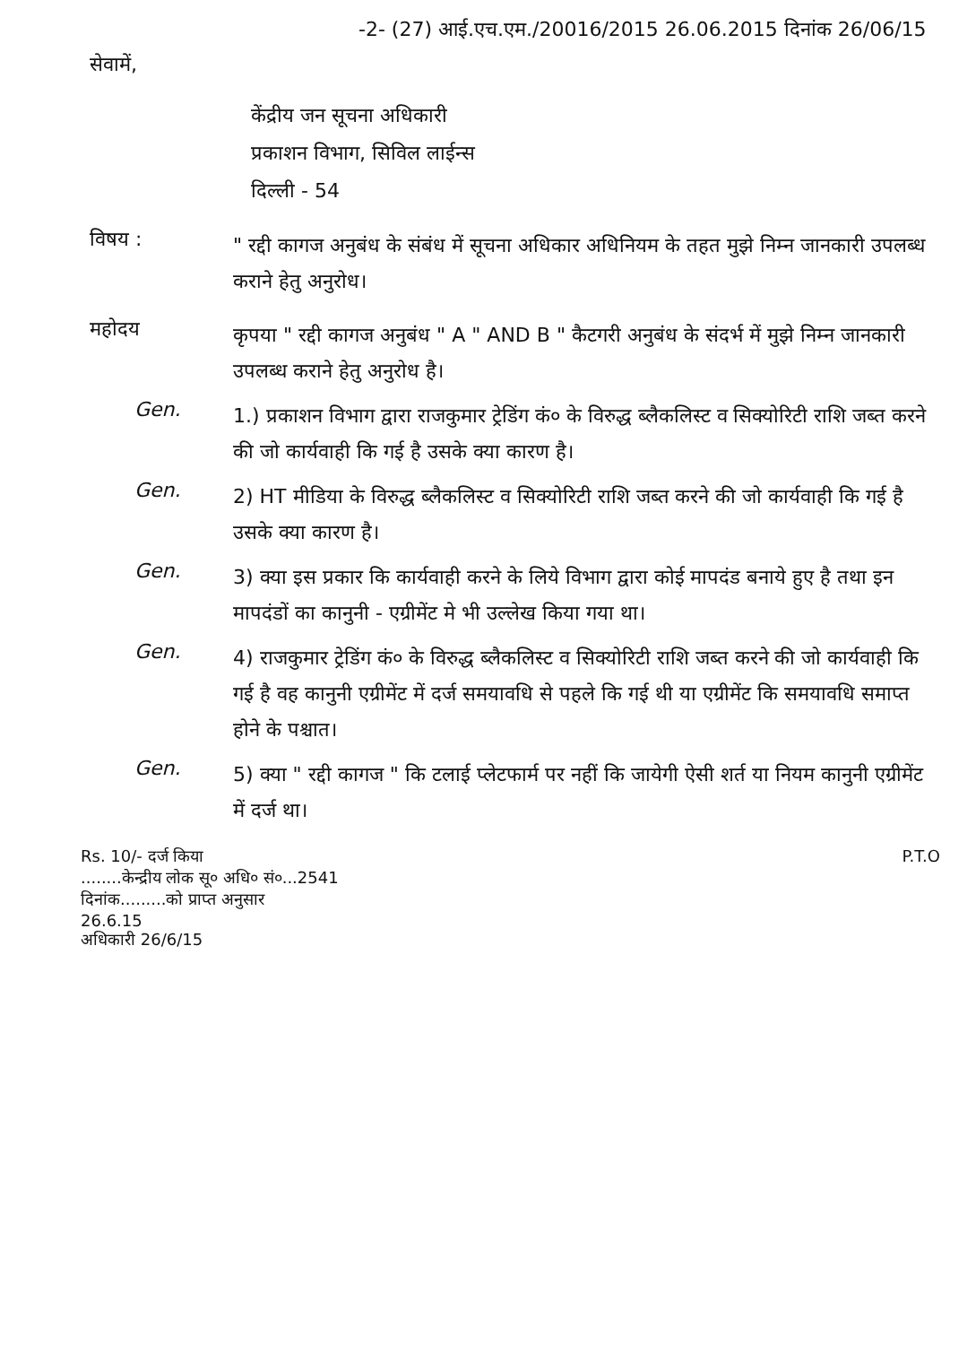-2- (27) आई.एच.एम./20016/2015 26.06.2015 दिनांक 26/06/15
सेवामें,
केंद्रीय जन सूचना अधिकारी
प्रकाशन विभाग, सिविल लाईन्स
दिल्ली - 54
विषय :
" रद्दी कागज अनुबंध के संबंध में सूचना अधिकार अधिनियम के तहत मुझे निम्न जानकारी उपलब्ध कराने हेतु अनुरोध।
महोदय
कृपया " रद्दी कागज अनुबंध " A " AND B " कैटगरी अनुबंध के संदर्भ में मुझे निम्न जानकारी उपलब्ध कराने हेतु अनुरोध है।
Gen.
1.) प्रकाशन विभाग द्वारा राजकुमार ट्रेडिंग कं० के विरुद्ध ब्लैकलिस्ट व सिक्योरिटी राशि जब्त करने की जो कार्यवाही कि गई है उसके क्या कारण है।
Gen.
2) HT मीडिया के विरुद्ध ब्लैकलिस्ट व सिक्योरिटी राशि जब्त करने की जो कार्यवाही कि गई है उसके क्या कारण है।
Gen.
3) क्या इस प्रकार कि कार्यवाही करने के लिये विभाग द्वारा कोई मापदंड बनाये हुए है तथा इन मापदंडों का कानुनी - एग्रीमेंट मे भी उल्लेख किया गया था।
Gen.
4) राजकुमार ट्रेडिंग कं० के विरुद्ध ब्लैकलिस्ट व सिक्योरिटी राशि जब्त करने की जो कार्यवाही कि गई है वह कानुनी एग्रीमेंट में दर्ज समयावधि से पहले कि गई थी या एग्रीमेंट कि समयावधि समाप्त होने के पश्चात।
Gen.
5) क्या " रद्दी कागज " कि टलाई प्लेटफार्म पर नहीं कि जायेगी ऐसी शर्त या नियम कानुनी एग्रीमेंट में दर्ज था।
Rs. 10/- दर्ज किया
........केन्द्रीय लोक सू० अधि० सं०...2541
दिनांक.........को प्राप्त अनुसार
26.6.15
अधिकारी 26/6/15
P.T.O